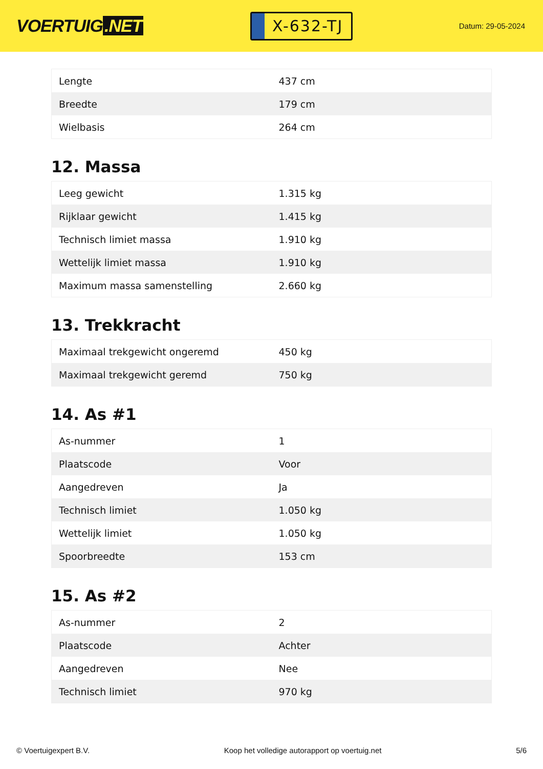VOERTUIG.NET
X-632-TJ
Datum: 29-05-2024
| Lengte | 437 cm |
| Breedte | 179 cm |
| Wielbasis | 264 cm |
12. Massa
| Leeg gewicht | 1.315 kg |
| Rijklaar gewicht | 1.415 kg |
| Technisch limiet massa | 1.910 kg |
| Wettelijk limiet massa | 1.910 kg |
| Maximum massa samenstelling | 2.660 kg |
13. Trekkracht
| Maximaal trekgewicht ongeremd | 450 kg |
| Maximaal trekgewicht geremd | 750 kg |
14. As #1
| As-nummer | 1 |
| Plaatscode | Voor |
| Aangedreven | Ja |
| Technisch limiet | 1.050 kg |
| Wettelijk limiet | 1.050 kg |
| Spoorbreedte | 153 cm |
15. As #2
| As-nummer | 2 |
| Plaatscode | Achter |
| Aangedreven | Nee |
| Technisch limiet | 970 kg |
© Voertuigexpert B.V. Koop het volledige autorapport op voertuig.net 5/6